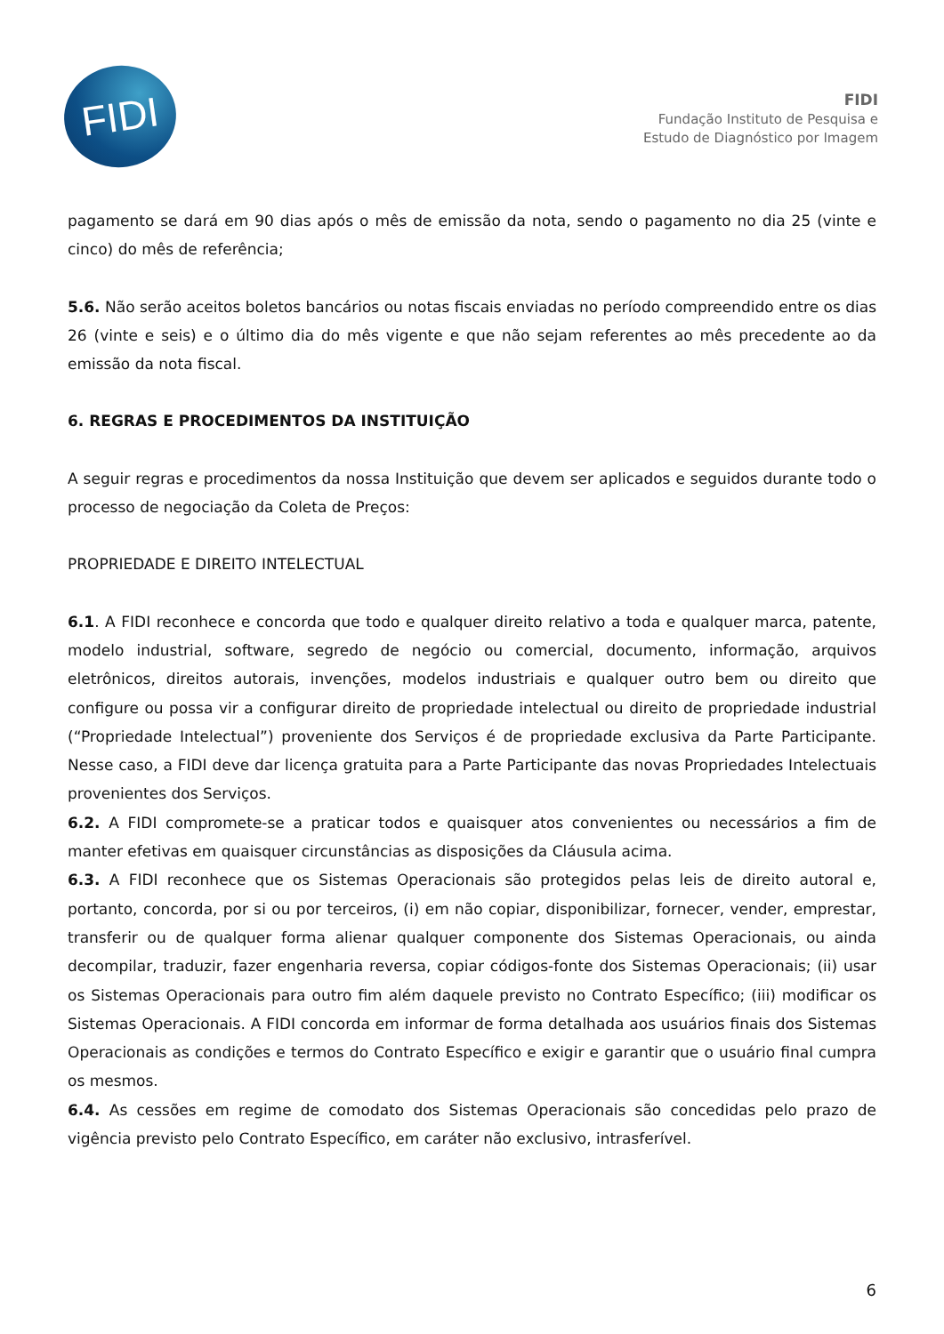FIDI
FIDI
Fundação Instituto de Pesquisa e
Estudo de Diagnóstico por Imagem
pagamento se dará em 90 dias após o mês de emissão da nota, sendo o pagamento no dia 25 (vinte e cinco) do mês de referência;
5.6. Não serão aceitos boletos bancários ou notas fiscais enviadas no período compreendido entre os dias 26 (vinte e seis) e o último dia do mês vigente e que não sejam referentes ao mês precedente ao da emissão da nota fiscal.
6. REGRAS E PROCEDIMENTOS DA INSTITUIÇÃO
A seguir regras e procedimentos da nossa Instituição que devem ser aplicados e seguidos durante todo o processo de negociação da Coleta de Preços:
PROPRIEDADE E DIREITO INTELECTUAL
6.1. A FIDI reconhece e concorda que todo e qualquer direito relativo a toda e qualquer marca, patente, modelo industrial, software, segredo de negócio ou comercial, documento, informação, arquivos eletrônicos, direitos autorais, invenções, modelos industriais e qualquer outro bem ou direito que configure ou possa vir a configurar direito de propriedade intelectual ou direito de propriedade industrial (“Propriedade Intelectual”) proveniente dos Serviços é de propriedade exclusiva da Parte Participante. Nesse caso, a FIDI deve dar licença gratuita para a Parte Participante das novas Propriedades Intelectuais provenientes dos Serviços.
6.2. A FIDI compromete-se a praticar todos e quaisquer atos convenientes ou necessários a fim de manter efetivas em quaisquer circunstâncias as disposições da Cláusula acima.
6.3. A FIDI reconhece que os Sistemas Operacionais são protegidos pelas leis de direito autoral e, portanto, concorda, por si ou por terceiros, (i) em não copiar, disponibilizar, fornecer, vender, emprestar, transferir ou de qualquer forma alienar qualquer componente dos Sistemas Operacionais, ou ainda decompilar, traduzir, fazer engenharia reversa, copiar códigos-fonte dos Sistemas Operacionais; (ii) usar os Sistemas Operacionais para outro fim além daquele previsto no Contrato Específico; (iii) modificar os Sistemas Operacionais. A FIDI concorda em informar de forma detalhada aos usuários finais dos Sistemas Operacionais as condições e termos do Contrato Específico e exigir e garantir que o usuário final cumpra os mesmos.
6.4. As cessões em regime de comodato dos Sistemas Operacionais são concedidas pelo prazo de vigência previsto pelo Contrato Específico, em caráter não exclusivo, intrasferível.
6